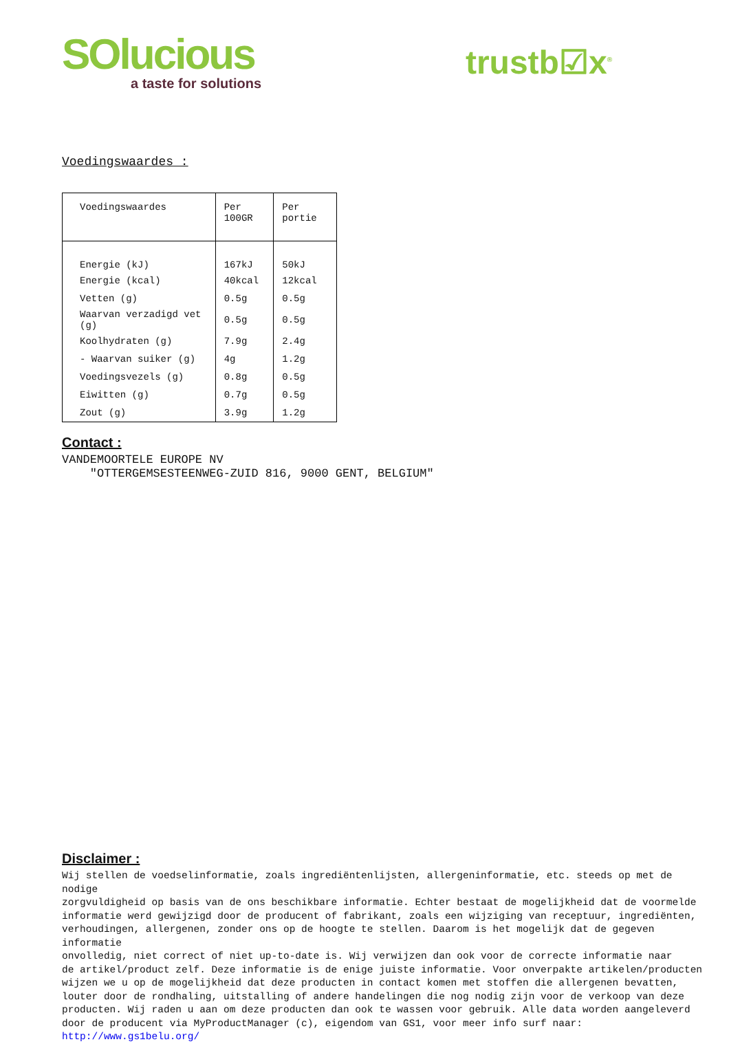SOlucious
a taste for solutions
trustb☑x<sup>®</sup>
Voedingswaardes :
| Voedingswaardes | Per 100GR | Per portie |
| --- | --- | --- |
| Energie (kJ) | 167kJ | 50kJ |
| Energie (kcal) | 40kcal | 12kcal |
| Vetten (g) | 0.5g | 0.5g |
| Waarvan verzadigd vet (g) | 0.5g | 0.5g |
| Koolhydraten (g) | 7.9g | 2.4g |
| - Waarvan suiker (g) | 4g | 1.2g |
| Voedingsvezels (g) | 0.8g | 0.5g |
| Eiwitten (g) | 0.7g | 0.5g |
| Zout (g) | 3.9g | 1.2g |
Contact :
VANDEMOORTELE EUROPE NV
"OTTERGEMSESTEENWEG-ZUID 816, 9000 GENT, BELGIUM"
Disclaimer :
Wij stellen de voedselinformatie, zoals ingrediëntenlijsten, allergeninformatie, etc. steeds op met de nodige zorgvuldigheid op basis van de ons beschikbare informatie. Echter bestaat de mogelijkheid dat de voormelde informatie werd gewijzigd door de producent of fabrikant, zoals een wijziging van receptuur, ingrediënten, verhoudingen, allergenen, zonder ons op de hoogte te stellen. Daarom is het mogelijk dat de gegeven informatie onvolledig, niet correct of niet up-to-date is. Wij verwijzen dan ook voor de correcte informatie naar de artikel/product zelf. Deze informatie is de enige juiste informatie. Voor onverpakte artikelen/producten wijzen we u op de mogelijkheid dat deze producten in contact komen met stoffen die allergenen bevatten, louter door de rondhaling, uitstalling of andere handelingen die nog nodig zijn voor de verkoop van deze producten. Wij raden u aan om deze producten dan ook te wassen voor gebruik. Alle data worden aangeleverd door de producent via MyProductManager (c), eigendom van GS1, voor meer info surf naar: http://www.gs1belu.org/